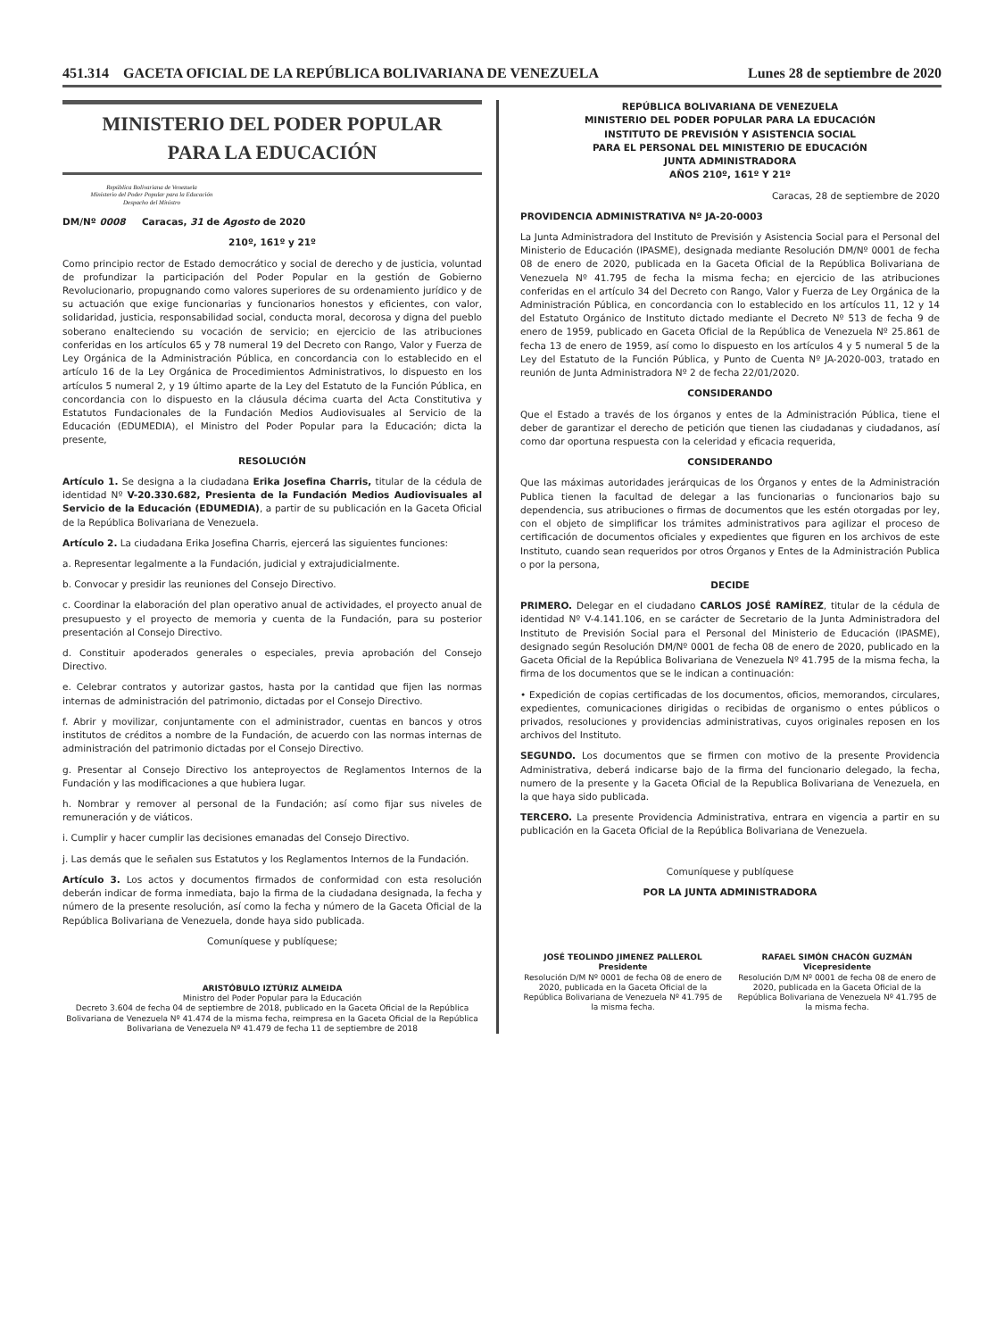451.314 GACETA OFICIAL DE LA REPÚBLICA BOLIVARIANA DE VENEZUELA Lunes 28 de septiembre de 2020
MINISTERIO DEL PODER POPULAR
PARA LA EDUCACIÓN
República Bolivariana de Venezuela
Ministerio del Poder Popular para la Educación
Despacho del Ministro
DM/Nº 0008 Caracas, 31 de Agosto de 2020
210º, 161º y 21º
Como principio rector de Estado democrático y social de derecho y de justicia, voluntad de profundizar la participación del Poder Popular en la gestión de Gobierno Revolucionario, propugnando como valores superiores de su ordenamiento jurídico y de su actuación que exige funcionarias y funcionarios honestos y eficientes, con valor, solidaridad, justicia, responsabilidad social, conducta moral, decorosa y digna del pueblo soberano enalteciendo su vocación de servicio; en ejercicio de las atribuciones conferidas en los artículos 65 y 78 numeral 19 del Decreto con Rango, Valor y Fuerza de Ley Orgánica de la Administración Pública, en concordancia con lo establecido en el artículo 16 de la Ley Orgánica de Procedimientos Administrativos, lo dispuesto en los artículos 5 numeral 2, y 19 último aparte de la Ley del Estatuto de la Función Pública, en concordancia con lo dispuesto en la cláusula décima cuarta del Acta Constitutiva y Estatutos Fundacionales de la Fundación Medios Audiovisuales al Servicio de la Educación (EDUMEDIA), el Ministro del Poder Popular para la Educación; dicta la presente,
RESOLUCIÓN
Artículo 1. Se designa a la ciudadana Erika Josefina Charris, titular de la cédula de identidad Nº V-20.330.682, Presienta de la Fundación Medios Audiovisuales al Servicio de la Educación (EDUMEDIA), a partir de su publicación en la Gaceta Oficial de la República Bolivariana de Venezuela.
Artículo 2. La ciudadana Erika Josefina Charris, ejercerá las siguientes funciones:
a. Representar legalmente a la Fundación, judicial y extrajudicialmente.
b. Convocar y presidir las reuniones del Consejo Directivo.
c. Coordinar la elaboración del plan operativo anual de actividades, el proyecto anual de presupuesto y el proyecto de memoria y cuenta de la Fundación, para su posterior presentación al Consejo Directivo.
d. Constituir apoderados generales o especiales, previa aprobación del Consejo Directivo.
e. Celebrar contratos y autorizar gastos, hasta por la cantidad que fijen las normas internas de administración del patrimonio, dictadas por el Consejo Directivo.
f. Abrir y movilizar, conjuntamente con el administrador, cuentas en bancos y otros institutos de créditos a nombre de la Fundación, de acuerdo con las normas internas de administración del patrimonio dictadas por el Consejo Directivo.
g. Presentar al Consejo Directivo los anteproyectos de Reglamentos Internos de la Fundación y las modificaciones a que hubiera lugar.
h. Nombrar y remover al personal de la Fundación; así como fijar sus niveles de remuneración y de viáticos.
i. Cumplir y hacer cumplir las decisiones emanadas del Consejo Directivo.
j. Las demás que le señalen sus Estatutos y los Reglamentos Internos de la Fundación.
Artículo 3. Los actos y documentos firmados de conformidad con esta resolución deberán indicar de forma inmediata, bajo la firma de la ciudadana designada, la fecha y número de la presente resolución, así como la fecha y número de la Gaceta Oficial de la República Bolivariana de Venezuela, donde haya sido publicada.
Comuníquese y publíquese;
ARISTÓBULO IZTÚRIZ ALMEIDA
Ministro del Poder Popular para la Educación
Decreto 3.604 de fecha 04 de septiembre de 2018, publicado en la Gaceta Oficial de la República Bolivariana de Venezuela Nº 41.474 de la misma fecha, reimpresa en la Gaceta Oficial de la República Bolivariana de Venezuela Nº 41.479 de fecha 11 de septiembre de 2018
REPÚBLICA BOLIVARIANA DE VENEZUELA
MINISTERIO DEL PODER POPULAR PARA LA EDUCACIÓN
INSTITUTO DE PREVISIÓN Y ASISTENCIA SOCIAL
PARA EL PERSONAL DEL MINISTERIO DE EDUCACIÓN
JUNTA ADMINISTRADORA
AÑOS 210º, 161º Y 21º
Caracas, 28 de septiembre de 2020
PROVIDENCIA ADMINISTRATIVA Nº JA-20-0003
La Junta Administradora del Instituto de Previsión y Asistencia Social para el Personal del Ministerio de Educación (IPASME), designada mediante Resolución DM/Nº 0001 de fecha 08 de enero de 2020, publicada en la Gaceta Oficial de la República Bolivariana de Venezuela Nº 41.795 de fecha la misma fecha; en ejercicio de las atribuciones conferidas en el artículo 34 del Decreto con Rango, Valor y Fuerza de Ley Orgánica de la Administración Pública, en concordancia con lo establecido en los artículos 11, 12 y 14 del Estatuto Orgánico de Instituto dictado mediante el Decreto Nº 513 de fecha 9 de enero de 1959, publicado en Gaceta Oficial de la República de Venezuela Nº 25.861 de fecha 13 de enero de 1959, así como lo dispuesto en los artículos 4 y 5 numeral 5 de la Ley del Estatuto de la Función Pública, y Punto de Cuenta Nº JA-2020-003, tratado en reunión de Junta Administradora Nº 2 de fecha 22/01/2020.
CONSIDERANDO
Que el Estado a través de los órganos y entes de la Administración Pública, tiene el deber de garantizar el derecho de petición que tienen las ciudadanas y ciudadanos, así como dar oportuna respuesta con la celeridad y eficacia requerida,
CONSIDERANDO
Que las máximas autoridades jerárquicas de los Órganos y entes de la Administración Publica tienen la facultad de delegar a las funcionarias o funcionarios bajo su dependencia, sus atribuciones o firmas de documentos que les estén otorgadas por ley, con el objeto de simplificar los trámites administrativos para agilizar el proceso de certificación de documentos oficiales y expedientes que figuren en los archivos de este Instituto, cuando sean requeridos por otros Órganos y Entes de la Administración Publica o por la persona,
DECIDE
PRIMERO. Delegar en el ciudadano CARLOS JOSÉ RAMÍREZ, titular de la cédula de identidad Nº V-4.141.106, en se carácter de Secretario de la Junta Administradora del Instituto de Previsión Social para el Personal del Ministerio de Educación (IPASME), designado según Resolución DM/Nº 0001 de fecha 08 de enero de 2020, publicado en la Gaceta Oficial de la República Bolivariana de Venezuela Nº 41.795 de la misma fecha, la firma de los documentos que se le indican a continuación:
• Expedición de copias certificadas de los documentos, oficios, memorandos, circulares, expedientes, comunicaciones dirigidas o recibidas de organismo o entes públicos o privados, resoluciones y providencias administrativas, cuyos originales reposen en los archivos del Instituto.
SEGUNDO. Los documentos que se firmen con motivo de la presente Providencia Administrativa, deberá indicarse bajo de la firma del funcionario delegado, la fecha, numero de la presente y la Gaceta Oficial de la Republica Bolivariana de Venezuela, en la que haya sido publicada.
TERCERO. La presente Providencia Administrativa, entrara en vigencia a partir en su publicación en la Gaceta Oficial de la República Bolivariana de Venezuela.
Comuníquese y publíquese
POR LA JUNTA ADMINISTRADORA
JOSÉ TEOLINDO JIMENEZ PALLEROL
Presidente
Resolución D/M Nº 0001 de fecha 08 de enero de 2020, publicada en la Gaceta Oficial de la República Bolivariana de Venezuela Nº 41.795 de la misma fecha.
RAFAEL SIMÓN CHACÓN GUZMÁN
Vicepresidente
Resolución D/M Nº 0001 de fecha 08 de enero de 2020, publicada en la Gaceta Oficial de la República Bolivariana de Venezuela Nº 41.795 de la misma fecha.